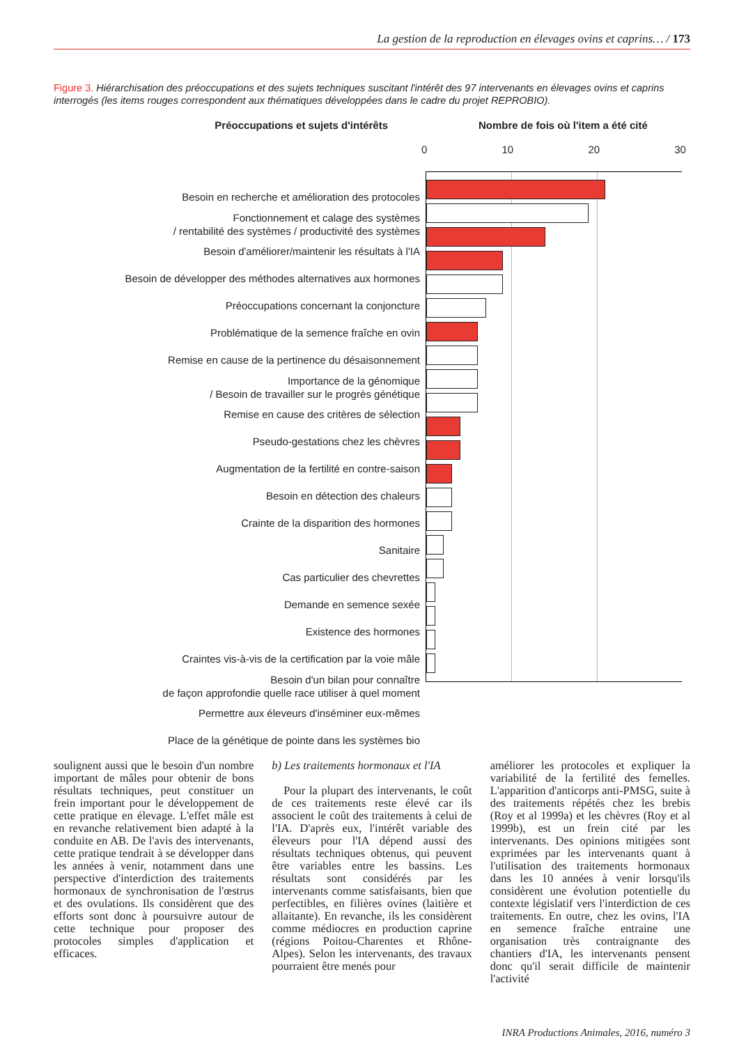La gestion de la reproduction en élevages ovins et caprins… / 173
Figure 3. Hiérarchisation des préoccupations et des sujets techniques suscitant l'intérêt des 97 intervenants en élevages ovins et caprins interrogés (les items rouges correspondent aux thématiques développées dans le cadre du projet REPROBIO).
Préoccupations et sujets d'intérêts Nombre de fois où l'item a été cité
Besoin en recherche et amélioration des protocoles
Fonctionnement et calage des systèmes
/ rentabilité des systèmes / productivité des systèmes
Besoin d'améliorer/maintenir les résultats à l'IA
Besoin de développer des méthodes alternatives aux hormones
Préoccupations concernant la conjoncture
Problématique de la semence fraîche en ovin
Remise en cause de la pertinence du désaisonnement
Importance de la génomique
/ Besoin de travailler sur le progrès génétique
Remise en cause des critères de sélection
Pseudo-gestations chez les chèvres
Augmentation de la fertilité en contre-saison
Besoin en détection des chaleurs
Crainte de la disparition des hormones
Sanitaire
Cas particulier des chevrettes
Demande en semence sexée
Existence des hormones
Craintes vis-à-vis de la certification par la voie mâle
Besoin d'un bilan pour connaître
de façon approfondie quelle race utiliser à quel moment
Permettre aux éleveurs d'inséminer eux-mêmes
Place de la génétique de pointe dans les systèmes bio
0 10 20 30
soulignent aussi que le besoin d'un nombre important de mâles pour obtenir de bons résultats techniques, peut constituer un frein important pour le développement de cette pratique en élevage. L'effet mâle est en revanche relativement bien adapté à la conduite en AB. De l'avis des intervenants, cette pratique tendrait à se développer dans les années à venir, notamment dans une perspective d'interdiction des traitements hormonaux de synchronisation de l'œstrus et des ovulations. Ils considèrent que des efforts sont donc à poursuivre autour de cette technique pour proposer des protocoles simples d'application et efficaces.
b) Les traitements hormonaux et l'IA
Pour la plupart des intervenants, le coût de ces traitements reste élevé car ils associent le coût des traitements à celui de l'IA. D'après eux, l'intérêt variable des éleveurs pour l'IA dépend aussi des résultats techniques obtenus, qui peuvent être variables entre les bassins. Les résultats sont considérés par les intervenants comme satisfaisants, bien que perfectibles, en filières ovines (laitière et allaitante). En revanche, ils les considèrent comme médiocres en production caprine (régions Poitou-Charentes et Rhône-Alpes). Selon les intervenants, des travaux pourraient être menés pour
améliorer les protocoles et expliquer la variabilité de la fertilité des femelles. L'apparition d'anticorps anti-PMSG, suite à des traitements répétés chez les brebis (Roy et al 1999a) et les chèvres (Roy et al 1999b), est un frein cité par les intervenants. Des opinions mitigées sont exprimées par les intervenants quant à l'utilisation des traitements hormonaux dans les 10 années à venir lorsqu'ils considèrent une évolution potentielle du contexte législatif vers l'interdiction de ces traitements. En outre, chez les ovins, l'IA en semence fraîche entraine une organisation très contraignante des chantiers d'IA, les intervenants pensent donc qu'il serait difficile de maintenir l'activité
INRA Productions Animales, 2016, numéro 3